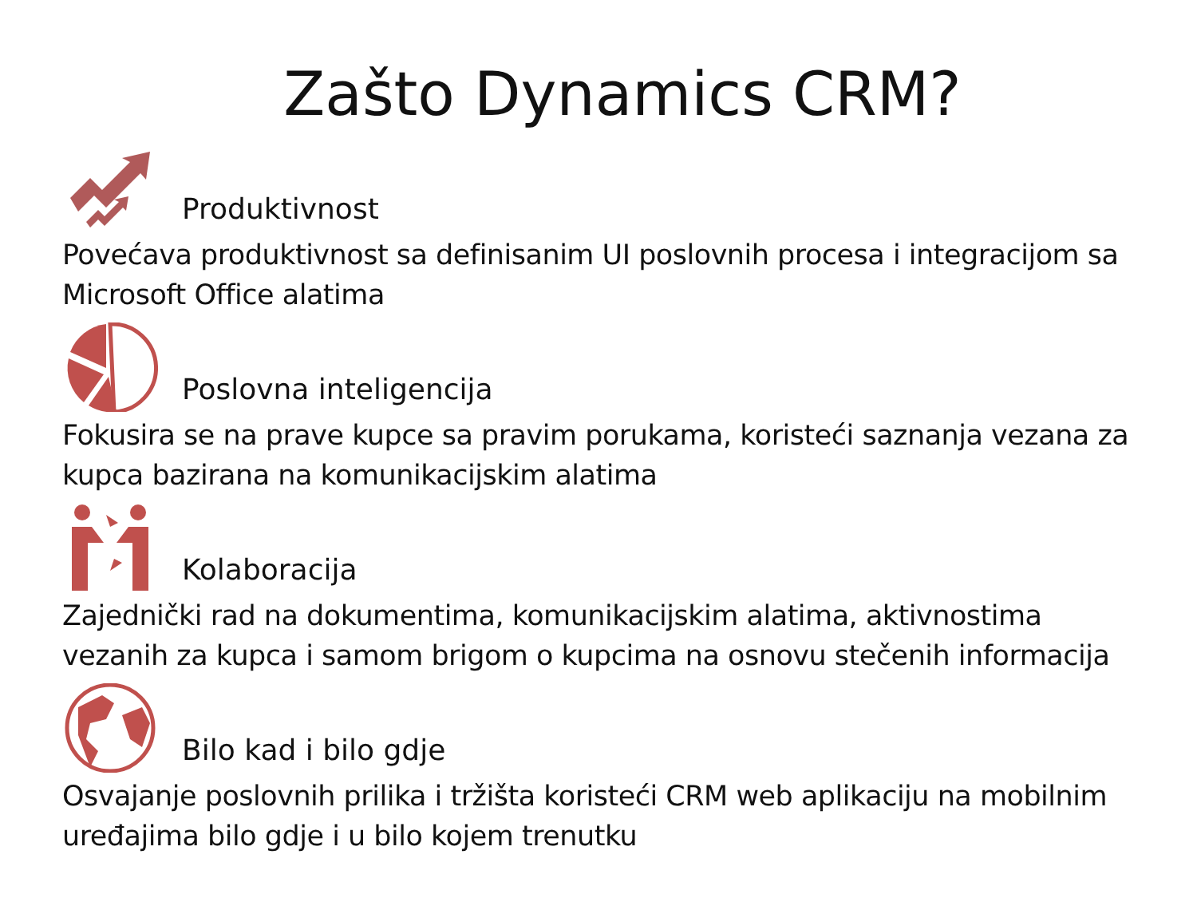Zašto Dynamics CRM?
Produktivnost
Povećava produktivnost sa definisanim UI poslovnih procesa i integracijom sa Microsoft Office alatima
Poslovna inteligencija
Fokusira se na prave kupce sa pravim porukama, koristeći saznanja vezana za kupca bazirana na komunikacijskim alatima
Kolaboracija
Zajednički rad na dokumentima, komunikacijskim alatima, aktivnostima vezanih za kupca i samom brigom o kupcima na osnovu stečenih informacija
Bilo kad i bilo gdje
Osvajanje poslovnih prilika i tržišta koristeći CRM web aplikaciju na mobilnim uređajima bilo gdje i u bilo kojem trenutku